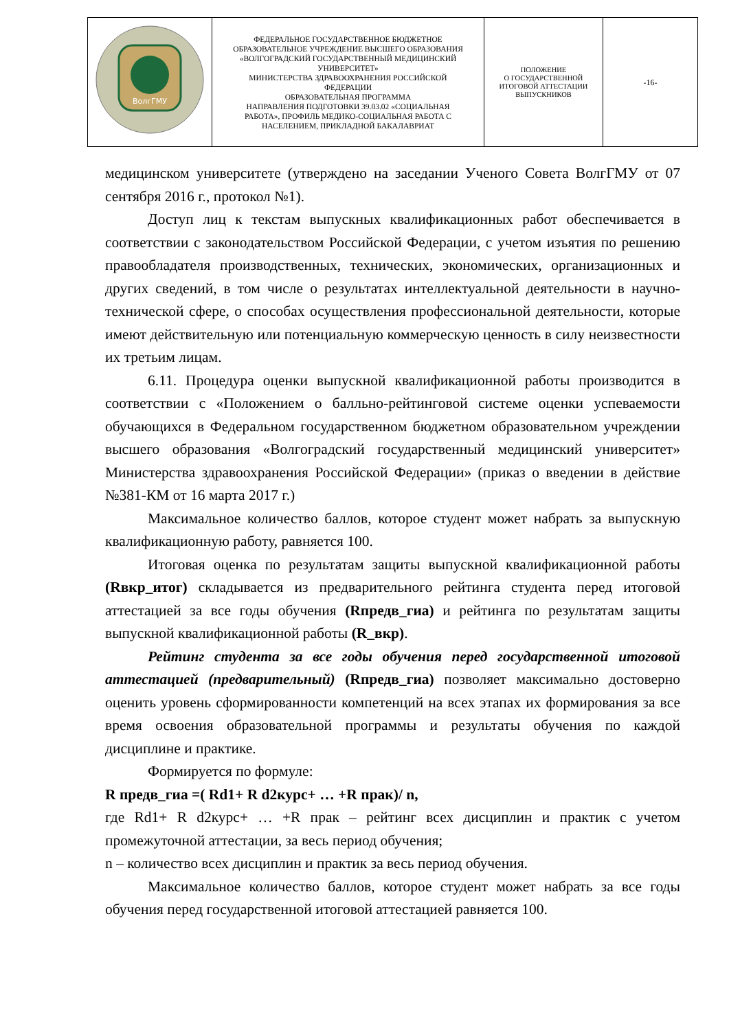| ВолгГМУ | ФЕДЕРАЛЬНОЕ ГОСУДАРСТВЕННОЕ БЮДЖЕТНОЕ ОБРАЗОВАТЕЛЬНОЕ УЧРЕЖДЕНИЕ ВЫСШЕГО ОБРАЗОВАНИЯ «ВОЛГОГРАДСКИЙ ГОСУДАРСТВЕННЫЙ МЕДИЦИНСКИЙ УНИВЕРСИТЕТ» МИНИСТЕРСТВА ЗДРАВООХРАНЕНИЯ РОССИЙСКОЙ ФЕДЕРАЦИИ ОБРАЗОВАТЕЛЬНАЯ ПРОГРАММА НАПРАВЛЕНИЯ ПОДГОТОВКИ 39.03.02 «СОЦИАЛЬНАЯ РАБОТА», ПРОФИЛЬ МЕДИКО-СОЦИАЛЬНАЯ РАБОТА С НАСЕЛЕНИЕМ, ПРИКЛАДНОЙ БАКАЛАВРИАТ | ПОЛОЖЕНИЕ О ГОСУДАРСТВЕННОЙ ИТОГОВОЙ АТТЕСТАЦИИ ВЫПУСКНИКОВ | -16- |
медицинском университете (утверждено на заседании Ученого Совета ВолгГМУ от 07 сентября 2016 г., протокол №1).
Доступ лиц к текстам выпускных квалификационных работ обеспечивается в соответствии с законодательством Российской Федерации, с учетом изъятия по решению правообладателя производственных, технических, экономических, организационных и других сведений, в том числе о результатах интеллектуальной деятельности в научно-технической сфере, о способах осуществления профессиональной деятельности, которые имеют действительную или потенциальную коммерческую ценность в силу неизвестности их третьим лицам.
6.11. Процедура оценки выпускной квалификационной работы производится в соответствии с «Положением о балльно-рейтинговой системе оценки успеваемости обучающихся в Федеральном государственном бюджетном образовательном учреждении высшего образования «Волгоградский государственный медицинский университет» Министерства здравоохранения Российской Федерации» (приказ о введении в действие №381-КМ от 16 марта 2017 г.)
Максимальное количество баллов, которое студент может набрать за выпускную квалификационную работу, равняется 100.
Итоговая оценка по результатам защиты выпускной квалификационной работы (Rвкр_итог) складывается из предварительного рейтинга студента перед итоговой аттестацией за все годы обучения (Rпредв_гиа) и рейтинга по результатам защиты выпускной квалификационной работы (R_вкр).
Рейтинг студента за все годы обучения перед государственной итоговой аттестацией (предварительный) (Rпредв_гиа) позволяет максимально достоверно оценить уровень сформированности компетенций на всех этапах их формирования за все время освоения образовательной программы и результаты обучения по каждой дисциплине и практике.
Формируется по формуле:
R предв_гиа =( Rd1+ R d2курс+ … +R прак)/ n,
где Rd1+ R d2курс+ … +R прак – рейтинг всех дисциплин и практик с учетом промежуточной аттестации, за весь период обучения;
n – количество всех дисциплин и практик за весь период обучения.
Максимальное количество баллов, которое студент может набрать за все годы обучения перед государственной итоговой аттестацией равняется 100.